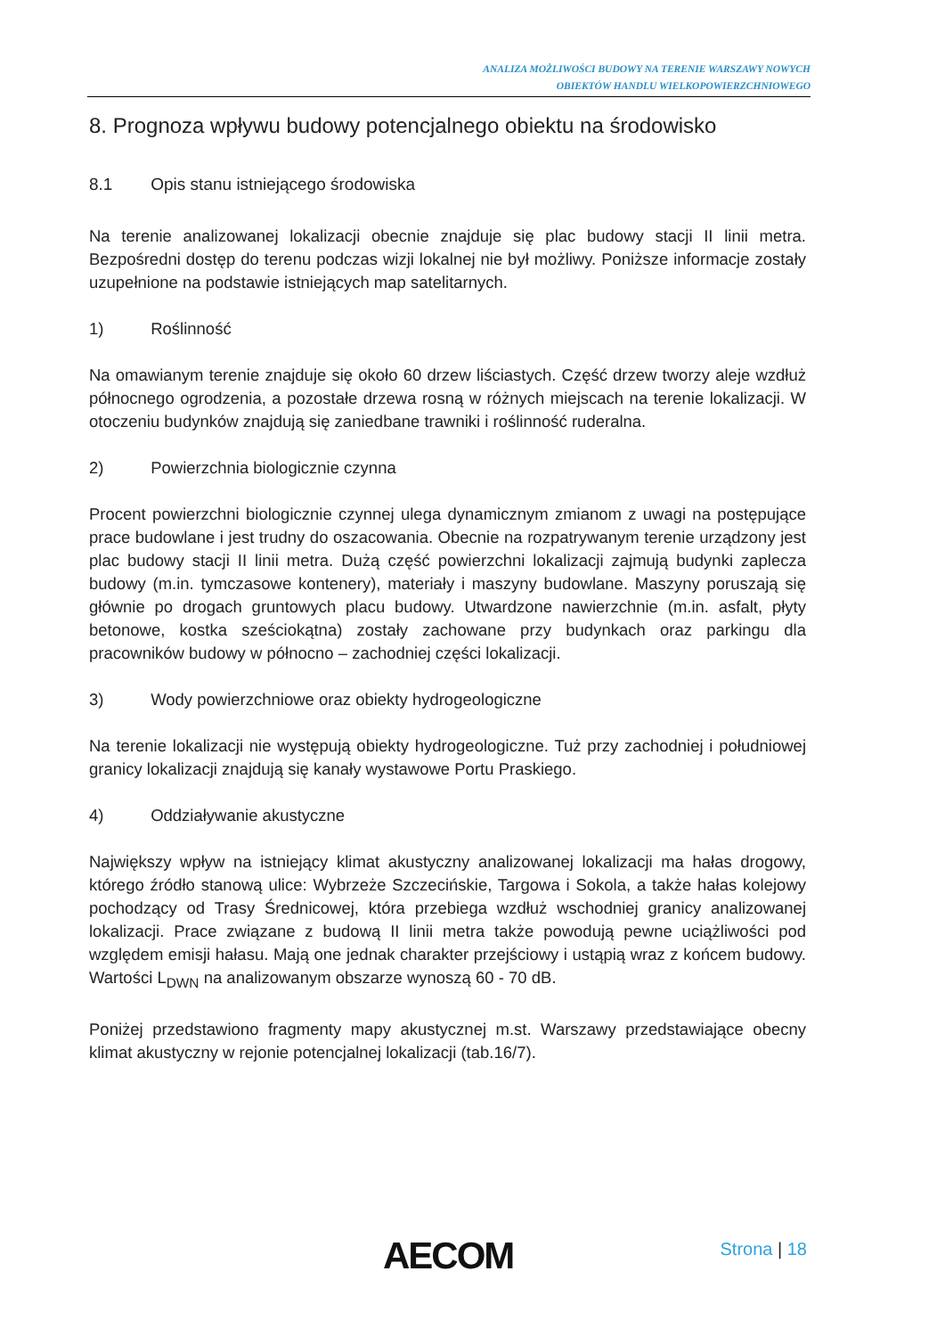ANALIZA MOŻLIWOŚCI BUDOWY NA TERENIE WARSZAWY NOWYCH
OBIEKTÓW HANDLU WIELKOPOWIERZCHNIOWEGO
8. Prognoza wpływu budowy potencjalnego obiektu na środowisko
8.1 Opis stanu istniejącego środowiska
Na terenie analizowanej lokalizacji obecnie znajduje się plac budowy stacji II linii metra. Bezpośredni dostęp do terenu podczas wizji lokalnej nie był możliwy. Poniższe informacje zostały uzupełnione na podstawie istniejących map satelitarnych.
1) Roślinność
Na omawianym terenie znajduje się około 60 drzew liściastych. Część drzew tworzy aleje wzdłuż północnego ogrodzenia, a pozostałe drzewa rosną w różnych miejscach na terenie lokalizacji. W otoczeniu budynków znajdują się zaniedbane trawniki i roślinność ruderalna.
2) Powierzchnia biologicznie czynna
Procent powierzchni biologicznie czynnej ulega dynamicznym zmianom z uwagi na postępujące prace budowlane i jest trudny do oszacowania. Obecnie na rozpatrywanym terenie urządzony jest plac budowy stacji II linii metra. Dużą część powierzchni lokalizacji zajmują budynki zaplecza budowy (m.in. tymczasowe kontenery), materiały i maszyny budowlane. Maszyny poruszają się głównie po drogach gruntowych placu budowy. Utwardzone nawierzchnie (m.in. asfalt, płyty betonowe, kostka sześciokątna) zostały zachowane przy budynkach oraz parkingu dla pracowników budowy w północno – zachodniej części lokalizacji.
3) Wody powierzchniowe oraz obiekty hydrogeologiczne
Na terenie lokalizacji nie występują obiekty hydrogeologiczne. Tuż przy zachodniej i południowej granicy lokalizacji znajdują się kanały wystawowe Portu Praskiego.
4) Oddziaływanie akustyczne
Największy wpływ na istniejący klimat akustyczny analizowanej lokalizacji ma hałas drogowy, którego źródło stanową ulice: Wybrzeże Szczecińskie, Targowa i Sokola, a także hałas kolejowy pochodzący od Trasy Średnicowej, która przebiega wzdłuż wschodniej granicy analizowanej lokalizacji. Prace związane z budową II linii metra także powodują pewne uciążliwości pod względem emisji hałasu. Mają one jednak charakter przejściowy i ustąpią wraz z końcem budowy. Wartości L<sub>DWN</sub> na analizowanym obszarze wynoszą 60 - 70 dB.
Poniżej przedstawiono fragmenty mapy akustycznej m.st. Warszawy przedstawiające obecny klimat akustyczny w rejonie potencjalnej lokalizacji (tab.16/7).
AECOM Strona | 18